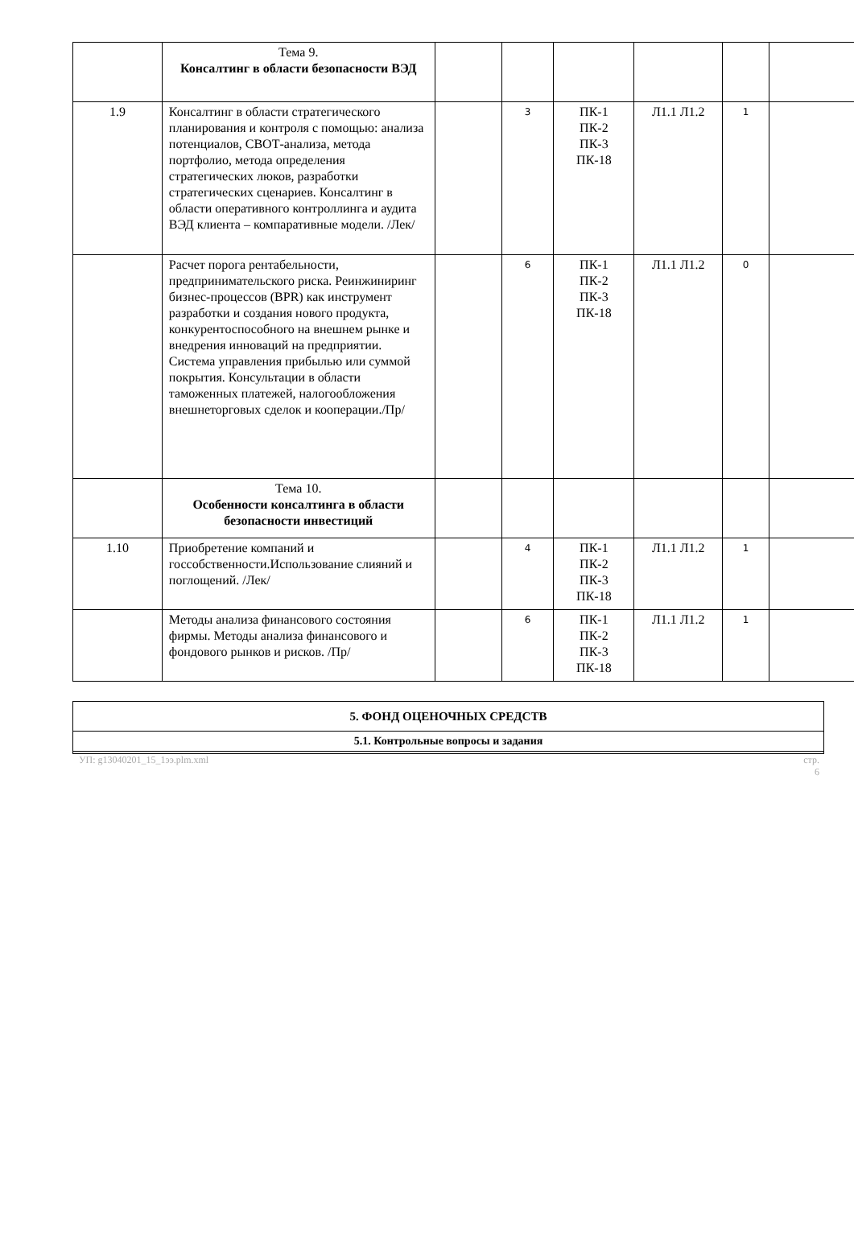| | Тема 9. Консалтинг в области безопасности ВЭД | | | | | | |
| 1.9 | Консалтинг в области стратегического планирования и контроля с помощью: анализа потенциалов, СВОТ-анализа, метода портфолио, метода определения стратегических люков, разработки стратегических сценариев. Консалтинг в области оперативного контроллинга и аудита ВЭД клиента – компаративные модели. /Лек/ | | 3 | ПК-1 ПК-2 ПК-3 ПК-18 | Л1.1 Л1.2 | 1 | |
| | Расчет порога рентабельности, предпринимательского риска. Реинжиниринг бизнес-процессов (BPR) как инструмент разработки и создания нового продукта, конкурентоспособного на внешнем рынке и внедрения инноваций на предприятии. Система управления прибылью или суммой покрытия. Консультации в области таможенных платежей, налогообложения внешнеторговых сделок и кооперации./Пр/ | | 6 | ПК-1 ПК-2 ПК-3 ПК-18 | Л1.1 Л1.2 | 0 | |
| | Тема 10. Особенности консалтинга в области безопасности инвестиций | | | | | | |
| 1.10 | Приобретение компаний и госсобственности.Использование слияний и поглощений. /Лек/ | | 4 | ПК-1 ПК-2 ПК-3 ПК-18 | Л1.1 Л1.2 | 1 | |
| | Методы анализа финансового состояния фирмы. Методы анализа финансового и фондового рынков и рисков. /Пр/ | | 6 | ПК-1 ПК-2 ПК-3 ПК-18 | Л1.1 Л1.2 | 1 | |
| 5. ФОНД ОЦЕНОЧНЫХ СРЕДСТВ |
| 5.1. Контрольные вопросы и задания |
УП: g13040201_15_1ээ.plm.xml стр.
6